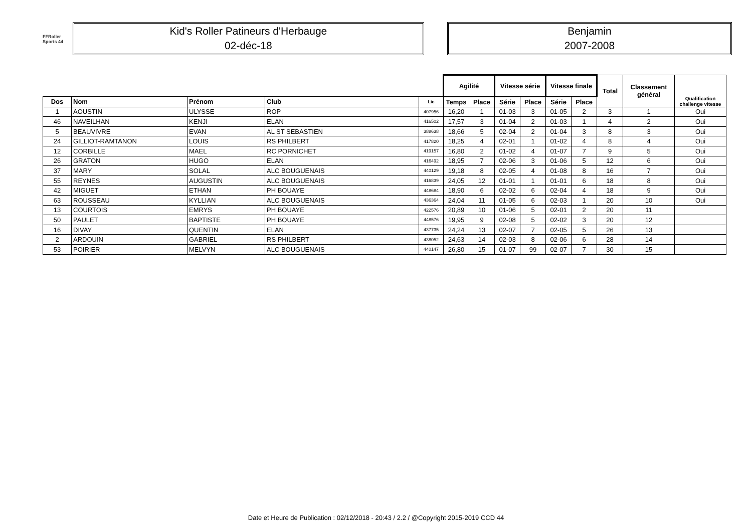FFRoller Sports 44
Kid's Roller Patineurs d'Herbauge
02-déc-18
Benjamin
2007-2008
| | | | | | Agilité | | Vitesse série | | Vitesse finale | | Total | Classement général | Qualification challenge vitesse |
| --- | --- | --- | --- | --- | --- | --- | --- | --- | --- | --- | --- | --- | --- |
| Dos | Nom | Prénom | Club | Lic | Temps | Place | Série | Place | Série | Place | | | |
| 1 | AOUSTIN | ULYSSE | ROP | 407956 | 16,20 | 1 | 01-03 | 3 | 01-05 | 2 | 3 | 1 | Oui |
| 46 | NAVEILHAN | KENJI | ELAN | 416502 | 17,57 | 3 | 01-04 | 2 | 01-03 | 1 | 4 | 2 | Oui |
| 5 | BEAUVIVRE | EVAN | AL ST SEBASTIEN | 388638 | 18,66 | 5 | 02-04 | 2 | 01-04 | 3 | 8 | 3 | Oui |
| 24 | GILLIOT-RAMTANON | LOUIS | RS PHILBERT | 417820 | 18,25 | 4 | 02-01 | 1 | 01-02 | 4 | 8 | 4 | Oui |
| 12 | CORBILLE | MAEL | RC PORNICHET | 419157 | 16,80 | 2 | 01-02 | 4 | 01-07 | 7 | 9 | 5 | Oui |
| 26 | GRATON | HUGO | ELAN | 416492 | 18,95 | 7 | 02-06 | 3 | 01-06 | 5 | 12 | 6 | Oui |
| 37 | MARY | SOLAL | ALC BOUGUENAIS | 440129 | 19,18 | 8 | 02-05 | 4 | 01-08 | 8 | 16 | 7 | Oui |
| 55 | REYNES | AUGUSTIN | ALC BOUGUENAIS | 416839 | 24,05 | 12 | 01-01 | 1 | 01-01 | 6 | 18 | 8 | Oui |
| 42 | MIGUET | ETHAN | PH BOUAYE | 448684 | 18,90 | 6 | 02-02 | 6 | 02-04 | 4 | 18 | 9 | Oui |
| 63 | ROUSSEAU | KYLLIAN | ALC BOUGUENAIS | 436364 | 24,04 | 11 | 01-05 | 6 | 02-03 | 1 | 20 | 10 | Oui |
| 13 | COURTOIS | EMRYS | PH BOUAYE | 422576 | 20,89 | 10 | 01-06 | 5 | 02-01 | 2 | 20 | 11 | |
| 50 | PAULET | BAPTISTE | PH BOUAYE | 448576 | 19,95 | 9 | 02-08 | 5 | 02-02 | 3 | 20 | 12 | |
| 16 | DIVAY | QUENTIN | ELAN | 437735 | 24,24 | 13 | 02-07 | 7 | 02-05 | 5 | 26 | 13 | |
| 2 | ARDOUIN | GABRIEL | RS PHILBERT | 438052 | 24,63 | 14 | 02-03 | 8 | 02-06 | 6 | 28 | 14 | |
| 53 | POIRIER | MELVYN | ALC BOUGUENAIS | 440147 | 26,80 | 15 | 01-07 | 99 | 02-07 | 7 | 30 | 15 | |
Date et Heure de Publication : 02/12/2018 - 20:43 / 2.2 / @Copyright 2015-2019 CCD 44